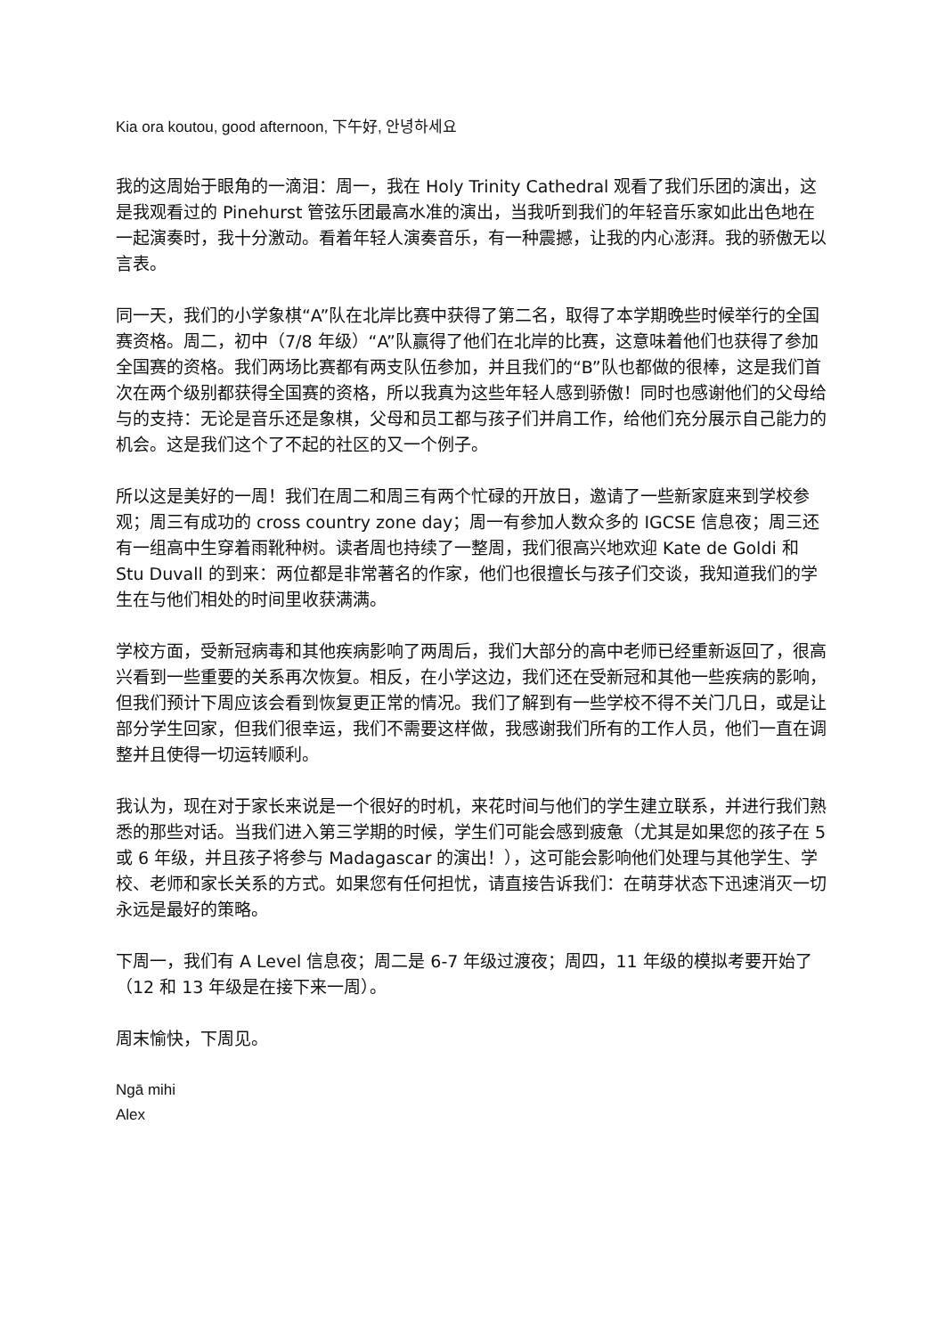Kia ora koutou, good afternoon, 下午好, 안녕하세요
我的这周始于眼角的一滴泪：周一，我在 Holy Trinity Cathedral 观看了我们乐团的演出，这是我观看过的 Pinehurst 管弦乐团最高水准的演出，当我听到我们的年轻音乐家如此出色地在一起演奏时，我十分激动。看着年轻人演奏音乐，有一种震撼，让我的内心澎湃。我的骄傲无以言表。
同一天，我们的小学象棋“A”队在北岸比赛中获得了第二名，取得了本学期晚些时候举行的全国赛资格。周二，初中（7/8 年级）“A”队赢得了他们在北岸的比赛，这意味着他们也获得了参加全国赛的资格。我们两场比赛都有两支队伍参加，并且我们的“B”队也都做的很棒，这是我们首次在两个级别都获得全国赛的资格，所以我真为这些年轻人感到骄傲！同时也感谢他们的父母给与的支持：无论是音乐还是象棋，父母和员工都与孩子们并肩工作，给他们充分展示自己能力的机会。这是我们这个了不起的社区的又一个例子。
所以这是美好的一周！我们在周二和周三有两个忙碌的开放日，邀请了一些新家庭来到学校参观；周三有成功的 cross country zone day；周一有参加人数众多的 IGCSE 信息夜；周三还有一组高中生穿着雨靴种树。读者周也持续了一整周，我们很高兴地欢迎 Kate de Goldi 和 Stu Duvall 的到来：两位都是非常著名的作家，他们也很擅长与孩子们交谈，我知道我们的学生在与他们相处的时间里收获满满。
学校方面，受新冠病毒和其他疾病影响了两周后，我们大部分的高中老师已经重新返回了，很高兴看到一些重要的关系再次恢复。相反，在小学这边，我们还在受新冠和其他一些疾病的影响，但我们预计下周应该会看到恢复更正常的情况。我们了解到有一些学校不得不关门几日，或是让部分学生回家，但我们很幸运，我们不需要这样做，我感谢我们所有的工作人员，他们一直在调整并且使得一切运转顺利。
我认为，现在对于家长来说是一个很好的时机，来花时间与他们的学生建立联系，并进行我们熟悉的那些对话。当我们进入第三学期的时候，学生们可能会感到疲惫（尤其是如果您的孩子在 5 或 6 年级，并且孩子将参与 Madagascar 的演出！），这可能会影响他们处理与其他学生、学校、老师和家长关系的方式。如果您有任何担忧，请直接告诉我们：在萌芽状态下迅速消灭一切永远是最好的策略。
下周一，我们有 A Level 信息夜；周二是 6-7 年级过渡夜；周四，11 年级的模拟考要开始了（12 和 13 年级是在接下来一周）。
周末愉快，下周见。
Ngā mihi
Alex